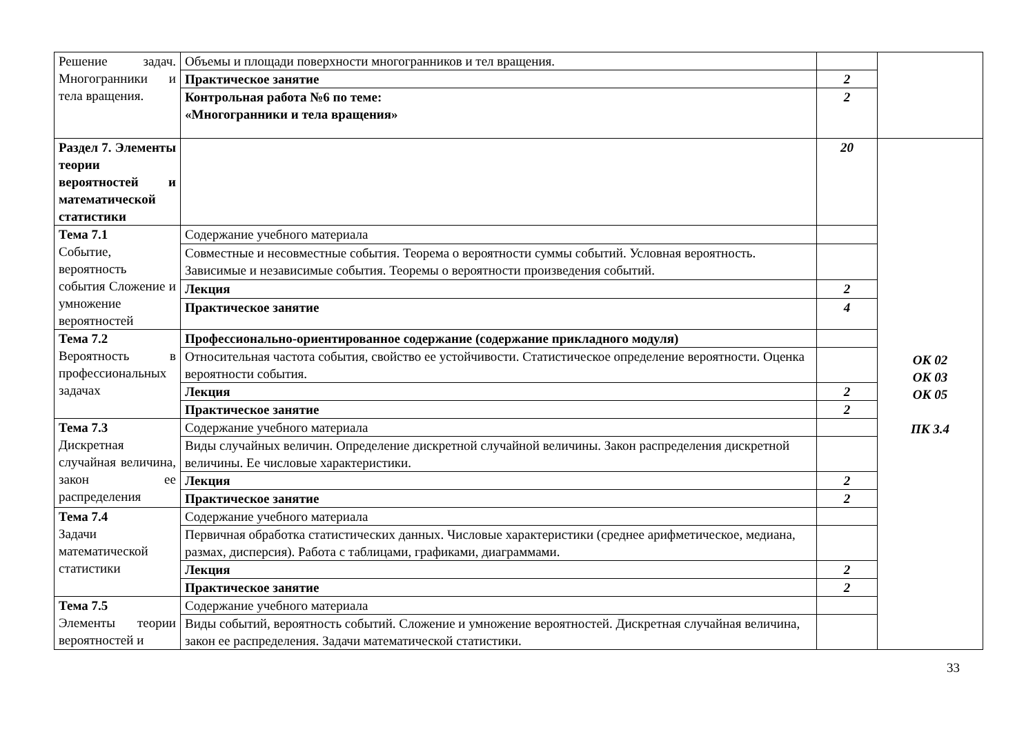| Решение задач. Многогранники и тела вращения. | Объемы и площади поверхности многогранников и тел вращения. | | |
| | Практическое занятие | 2 | |
| | Контрольная работа №6 по теме: «Многогранники и тела вращения» | 2 | |
| Раздел 7. Элементы теории вероятностей и математической статистики | | 20 | ОК 02 ОК 03 ОК 05 ПК 3.4 |
| Тема 7.1 Событие, вероятность события Сложение и умножение вероятностей | Содержание учебного материала | | |
| | Совместные и несовместные события. Теорема о вероятности суммы событий. Условная вероятность. Зависимые и независимые события. Теоремы о вероятности произведения событий. | | |
| | Лекция | 2 | |
| | Практическое занятие | 4 | |
| Тема 7.2 Вероятность в профессиональных задачах | Профессионально-ориентированное содержание (содержание прикладного модуля) | | |
| | Относительная частота события, свойство ее устойчивости. Статистическое определение вероятности. Оценка вероятности события. | | |
| | Лекция | 2 | |
| | Практическое занятие | 2 | |
| Тема 7.3 Дискретная случайная величина, закон ее распределения | Содержание учебного материала | | |
| | Виды случайных величин. Определение дискретной случайной величины. Закон распределения дискретной величины. Ее числовые характеристики. | | |
| | Лекция | 2 | |
| | Практическое занятие | 2 | |
| Тема 7.4 Задачи математической статистики | Содержание учебного материала | | |
| | Первичная обработка статистических данных. Числовые характеристики (среднее арифметическое, медиана, размах, дисперсия). Работа с таблицами, графиками, диаграммами. | | |
| | Лекция | 2 | |
| | Практическое занятие | 2 | |
| Тема 7.5 Элементы теории вероятностей и | Содержание учебного материала | | |
| | Виды событий, вероятность событий. Сложение и умножение вероятностей. Дискретная случайная величина, закон ее распределения. Задачи математической статистики. | | |
33